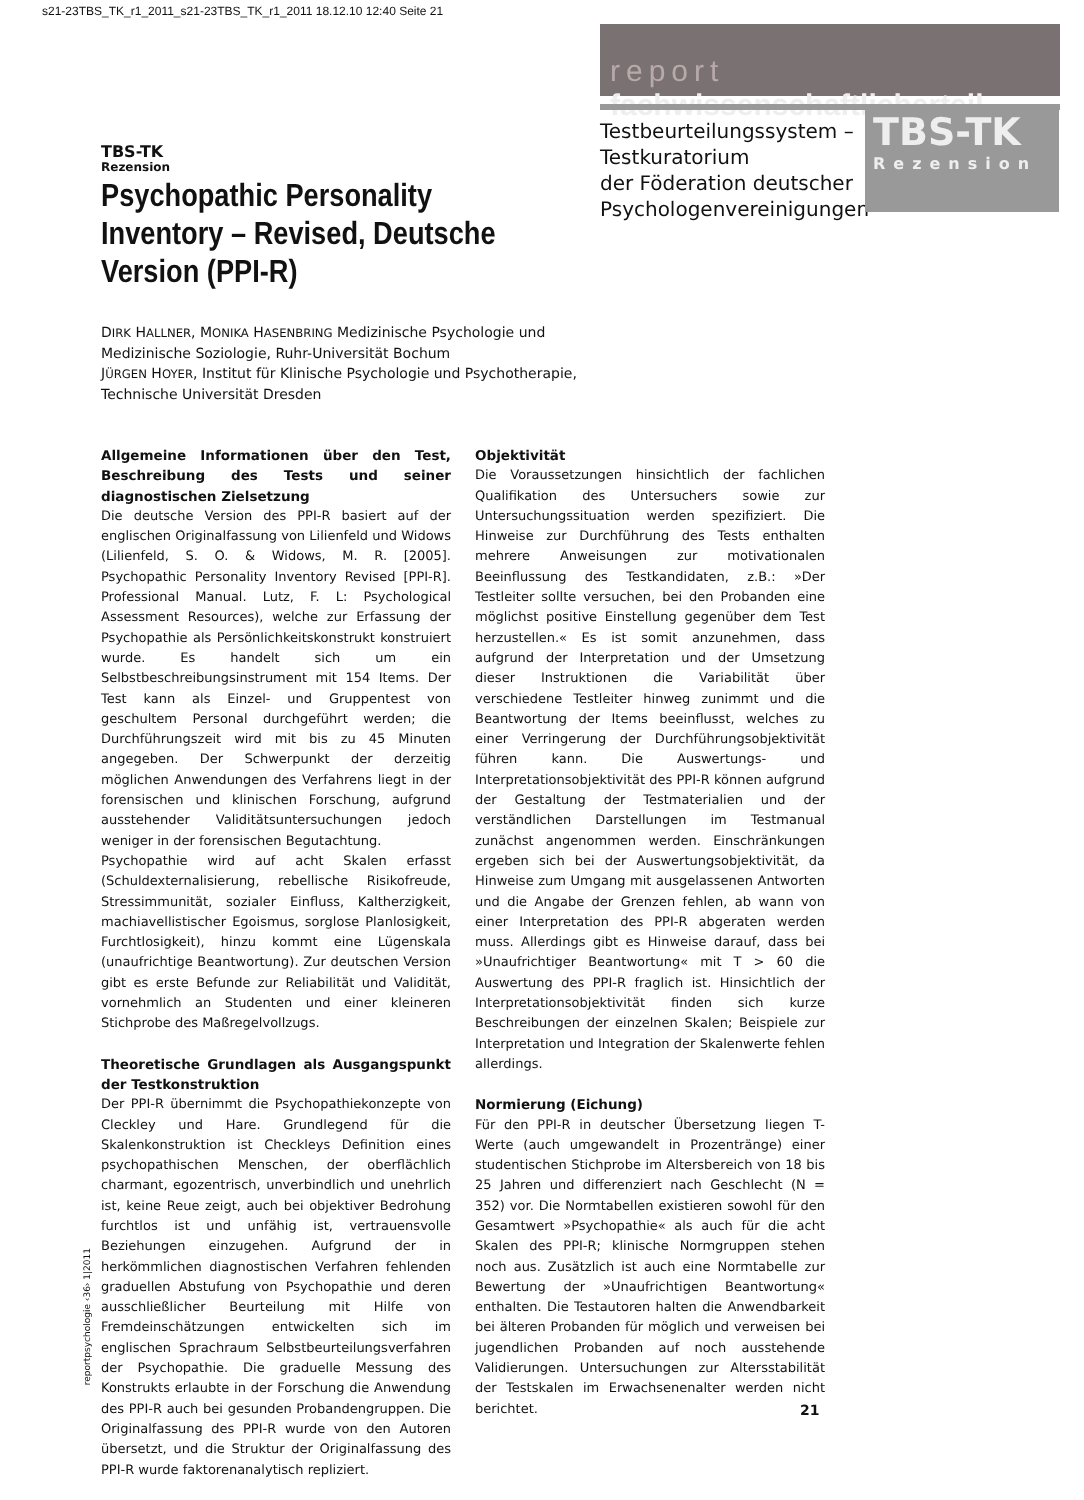s21-23TBS_TK_r1_2011_s21-23TBS_TK_r1_2011 18.12.10 12:40 Seite 21
report fachwissenschaftlicherteil
Testbeurteilungssystem –
Testkuratorium
der Föderation deutscher
Psychologenvereinigungen
TBS-TK
Rezension
TBS-TK
Rezension
Psychopathic Personality Inventory – Revised, Deutsche Version (PPI-R)
DIRK HALLNER, MONIKA HASENBRING Medizinische Psychologie und Medizinische Soziologie, Ruhr-Universität Bochum
JÜRGEN HOYER, Institut für Klinische Psychologie und Psychotherapie, Technische Universität Dresden
Allgemeine Informationen über den Test, Beschreibung des Tests und seiner diagnostischen Zielsetzung
Die deutsche Version des PPI-R basiert auf der englischen Originalfassung von Lilienfeld und Widows (Lilienfeld, S. O. & Widows, M. R. [2005]. Psychopathic Personality Inventory Revised [PPI-R]. Professional Manual. Lutz, F. L: Psychological Assessment Resources), welche zur Erfassung der Psychopathie als Persönlichkeitskonstrukt konstruiert wurde. Es handelt sich um ein Selbstbeschreibungsinstrument mit 154 Items. Der Test kann als Einzel- und Gruppentest von geschultem Personal durchgeführt werden; die Durchführungszeit wird mit bis zu 45 Minuten angegeben. Der Schwerpunkt der derzeitig möglichen Anwendungen des Verfahrens liegt in der forensischen und klinischen Forschung, aufgrund ausstehender Validitätsuntersuchungen jedoch weniger in der forensischen Begutachtung.
Psychopathie wird auf acht Skalen erfasst (Schuldexternalisierung, rebellische Risikofreude, Stressimmunität, sozialer Einfluss, Kaltherzigkeit, machiavellistischer Egoismus, sorglose Planlosigkeit, Furchtlosigkeit), hinzu kommt eine Lügenskala (unaufrichtige Beantwortung). Zur deutschen Version gibt es erste Befunde zur Reliabilität und Validität, vornehmlich an Studenten und einer kleineren Stichprobe des Maßregelvollzugs.
Theoretische Grundlagen als Ausgangspunkt der Testkonstruktion
Der PPI-R übernimmt die Psychopathiekonzepte von Cleckley und Hare. Grundlegend für die Skalenkonstruktion ist Checkleys Definition eines psychopathischen Menschen, der oberflächlich charmant, egozentrisch, unverbindlich und unehrlich ist, keine Reue zeigt, auch bei objektiver Bedrohung furchtlos ist und unfähig ist, vertrauensvolle Beziehungen einzugehen. Aufgrund der in herkömmlichen diagnostischen Verfahren fehlenden graduellen Abstufung von Psychopathie und deren ausschließlicher Beurteilung mit Hilfe von Fremdeinschätzungen entwickelten sich im englischen Sprachraum Selbstbeurteilungsverfahren der Psychopathie. Die graduelle Messung des Konstrukts erlaubte in der Forschung die Anwendung des PPI-R auch bei gesunden Probandengruppen. Die Originalfassung des PPI-R wurde von den Autoren übersetzt, und die Struktur der Originalfassung des PPI-R wurde faktorenanalytisch repliziert.
Objektivität
Die Voraussetzungen hinsichtlich der fachlichen Qualifikation des Untersuchers sowie zur Untersuchungssituation werden spezifiziert. Die Hinweise zur Durchführung des Tests enthalten mehrere Anweisungen zur motivationalen Beeinflussung des Testkandidaten, z.B.: »Der Testleiter sollte versuchen, bei den Probanden eine möglichst positive Einstellung gegenüber dem Test herzustellen.« Es ist somit anzunehmen, dass aufgrund der Interpretation und der Umsetzung dieser Instruktionen die Variabilität über verschiedene Testleiter hinweg zunimmt und die Beantwortung der Items beeinflusst, welches zu einer Verringerung der Durchführungsobjektivität führen kann. Die Auswertungs- und Interpretationsobjektivität des PPI-R können aufgrund der Gestaltung der Testmaterialien und der verständlichen Darstellungen im Testmanual zunächst angenommen werden. Einschränkungen ergeben sich bei der Auswertungsobjektivität, da Hinweise zum Umgang mit ausgelassenen Antworten und die Angabe der Grenzen fehlen, ab wann von einer Interpretation des PPI-R abgeraten werden muss. Allerdings gibt es Hinweise darauf, dass bei »Unaufrichtiger Beantwortung« mit T > 60 die Auswertung des PPI-R fraglich ist. Hinsichtlich der Interpretationsobjektivität finden sich kurze Beschreibungen der einzelnen Skalen; Beispiele zur Interpretation und Integration der Skalenwerte fehlen allerdings.
Normierung (Eichung)
Für den PPI-R in deutscher Übersetzung liegen T-Werte (auch umgewandelt in Prozentränge) einer studentischen Stichprobe im Altersbereich von 18 bis 25 Jahren und differenziert nach Geschlecht (N = 352) vor. Die Normtabellen existieren sowohl für den Gesamtwert »Psychopathie« als auch für die acht Skalen des PPI-R; klinische Normgruppen stehen noch aus. Zusätzlich ist auch eine Normtabelle zur Bewertung der »Unaufrichtigen Beantwortung« enthalten. Die Testautoren halten die Anwendbarkeit bei älteren Probanden für möglich und verweisen bei jugendlichen Probanden auf noch ausstehende Validierungen. Untersuchungen zur Altersstabilität der Testskalen im Erwachsenenalter werden nicht berichtet.
reportpsychologie ‹36› 1|2011
21